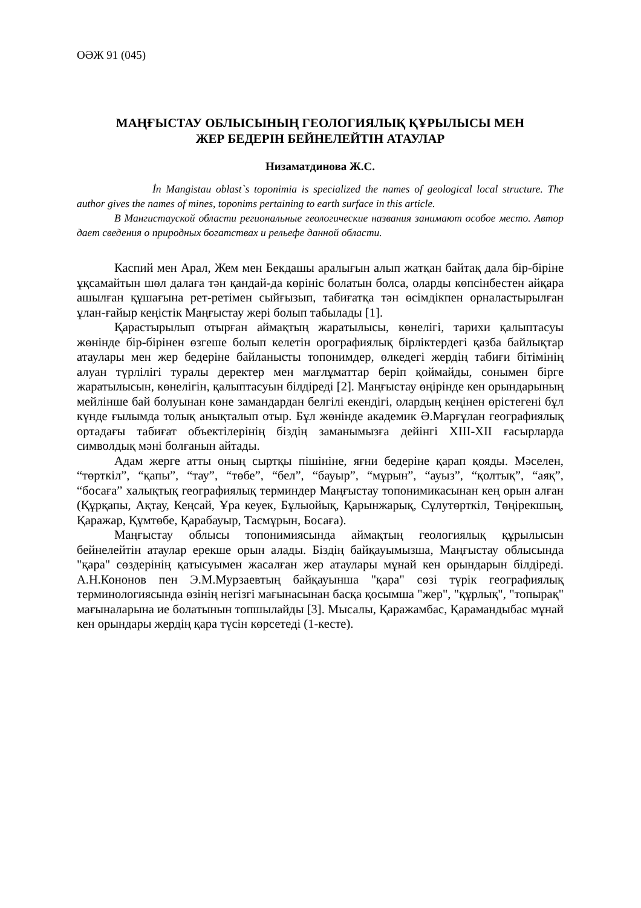ОӘЖ 91 (045)
МАҢҒЫСТАУ ОБЛЫСЫНЫҢ ГЕОЛОГИЯЛЫҚ ҚҰРЫЛЫСЫ МЕН
ЖЕР БЕДЕРІН БЕЙНЕЛЕЙТІН АТАУЛАР
Низаматдинова Ж.С.
İn Mangistau oblast`s toponimia is specialized the names of geological local structure. The author gives the names of mines, toponims pertaining to earth surface in this article.
В Мангистауской области региональные геологические названия занимают особое место. Автор дает сведения о природных богатствах и рельефе данной области.
Каспий мен Арал, Жем мен Бекдашы аралығын алып жатқан байтақ дала бір-біріне ұқсамайтын шөл далаға тән қандай-да көрініс болатын болса, оларды көпсінбестен айқара ашылған құшағына рет-ретімен сыйғызып, табиғатқа тән өсімдікпен орналастырылған ұлан-ғайыр кеңістік Маңғыстау жері болып табылады [1].
Қарастырылып отырған аймақтың жаратылысы, көнелігі, тарихи қалыптасуы жөнінде бір-бірінен өзгеше болып келетін орографиялық бірліктердегі қазба байлықтар атаулары мен жер бедеріне байланысты топонимдер, өлкедегі жердің табиғи бітімінің алуан түрлілігі туралы деректер мен мағлұматтар беріп қоймайды, сонымен бірге жаратылысын, көнелігін, қалыптасуын білдіреді [2]. Маңғыстау өңірінде кен орындарының мейлінше бай болуынан көне замандардан белгілі екендігі, олардың кеңінен өрістегені бұл күнде ғылымда толық анықталып отыр. Бұл жөнінде академик Ә.Марғұлан географиялық ортадағы табиғат объектілерінің біздің заманымызға дейінгі XIII-XII ғасырларда символдық мәні болғанын айтады.
Адам жерге атты оның сыртқы пішініне, яғни бедеріне қарап қояды. Мәселен, “төрткіл”, “қапы”, “тау”, “төбе”, “бел”, “бауыр”, “мұрын”, “ауыз”, “қолтық”, “аяқ”, “босаға” халықтық географиялық терминдер Маңғыстау топонимикасынан кең орын алған (Құрқапы, Ақтау, Кеңсай, Ұра кеуек, Бұлыойық, Қарынжарық, Сұлутөрткіл, Төңірекшың, Қаражар, Құмтөбе, Қарабауыр, Тасмұрын, Босаға).
Маңғыстау облысы топонимиясында аймақтың геологиялық құрылысын бейнелейтін атаулар ерекше орын алады. Біздің байқауымызша, Маңғыстау облысында "қара" сөздерінің қатысуымен жасалған жер атаулары мұнай кен орындарын білдіреді. А.Н.Кононов пен Э.М.Мурзаевтың байқауынша "қара" сөзі түрік географиялық терминологиясында өзінің негізгі мағынасынан басқа қосымша "жер", "құрлық", "топырақ" мағыналарына ие болатынын топшылайды [3]. Мысалы, Қаражамбас, Қарамандыбас мұнай кен орындары жердің қара түсін көрсетеді (1-кесте).